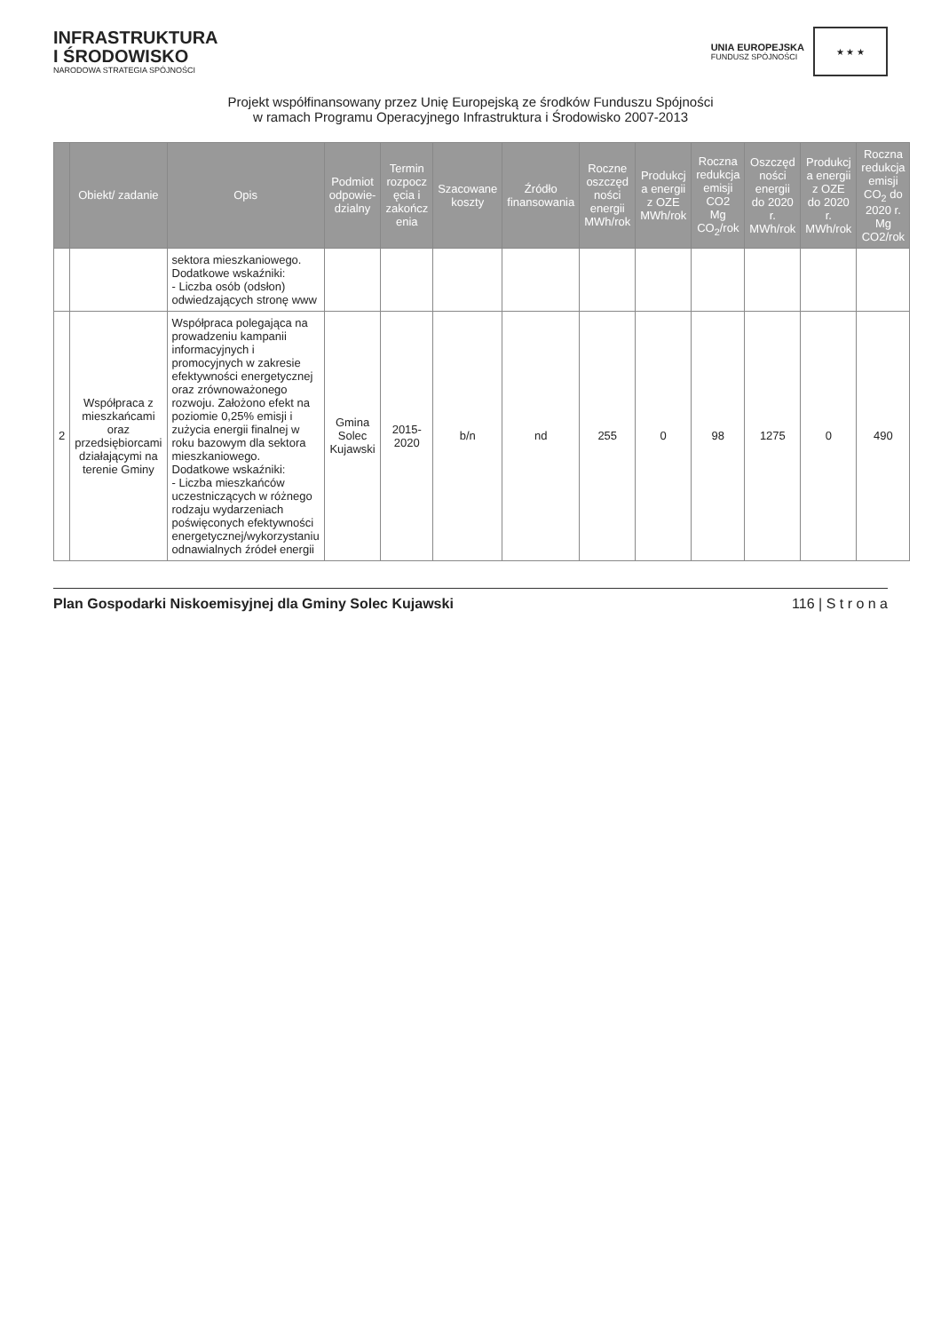INFRASTRUKTURA
I ŚRODOWISKO
NARODOWA STRATEGIA SPÓJNOŚCI
UNIA EUROPEJSKA
FUNDUSZ SPÓJNOŚCI
★ ★ ★
Projekt współfinansowany przez Unię Europejską ze środków Funduszu Spójności
w ramach Programu Operacyjnego Infrastruktura i Środowisko 2007-2013
| | Obiekt/ zadanie | Opis | Podmiot odpowie-dzialny | Termin rozpocz ęcia i zakończ enia | Szacowane koszty | Źródło finansowania | Roczne oszczęd ności energii MWh/rok | Produkcj a energii z OZE MWh/rok | Roczna redukcja emisji CO2 Mg CO<sub>2</sub>/rok | Oszczęd ności energii do 2020 r. MWh/rok | Produkcj a energii z OZE do 2020 r. MWh/rok | Roczna redukcja emisji CO<sub>2</sub> do 2020 r. Mg CO2/rok |
| --- | --- | --- | --- | --- | --- | --- | --- | --- | --- | --- | --- | --- |
| | | sektora mieszkaniowego. Dodatkowe wskaźniki: - Liczba osób (odsłon) odwiedzających stronę www | | | | | | | | | | |
| 2 | Współpraca z mieszkańcami oraz przedsiębiorcami działającymi na terenie Gminy | Współpraca polegająca na prowadzeniu kampanii informacyjnych i promocyjnych w zakresie efektywności energetycznej oraz zrównoważonego rozwoju. Założono efekt na poziomie 0,25% emisji i zużycia energii finalnej w roku bazowym dla sektora mieszkaniowego. Dodatkowe wskaźniki: - Liczba mieszkańców uczestniczących w różnego rodzaju wydarzeniach poświęconych efektywności energetycznej/wykorzystaniu odnawialnych źródeł energii | Gmina Solec Kujawski | 2015-2020 | b/n | nd | 255 | 0 | 98 | 1275 | 0 | 490 |
Plan Gospodarki Niskoemisyjnej dla Gminy Solec Kujawski 116 | S t r o n a